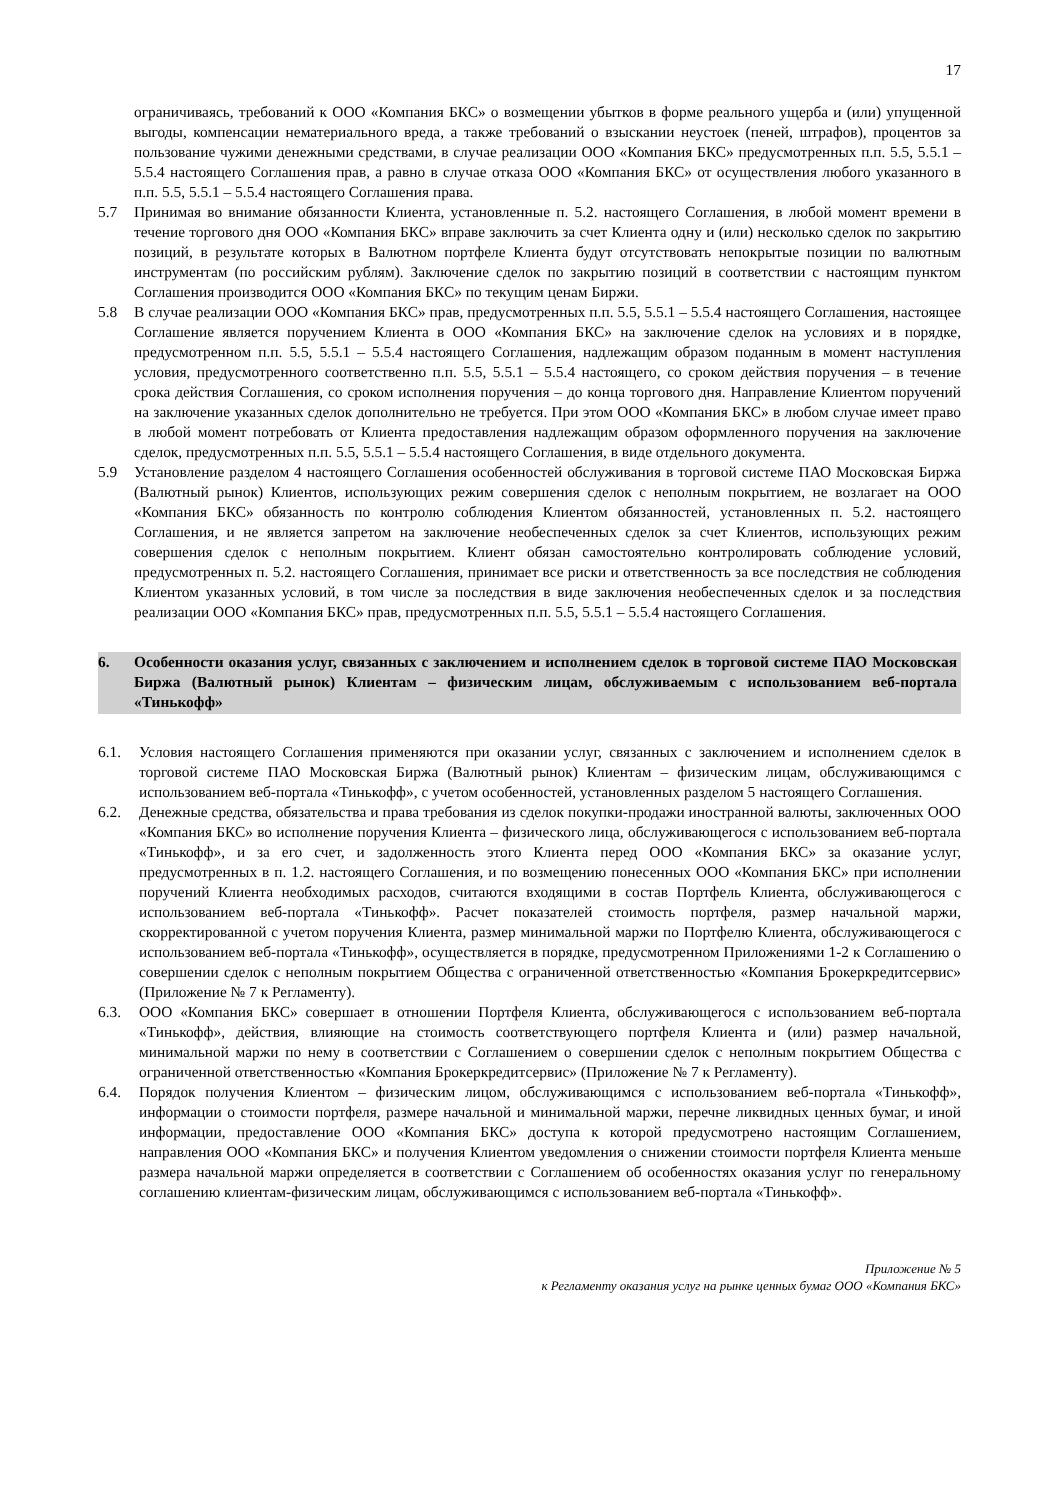17
ограничиваясь, требований к ООО «Компания БКС» о возмещении убытков в форме реального ущерба и (или) упущенной выгоды, компенсации нематериального вреда, а также требований о взыскании неустоек (пеней, штрафов), процентов за пользование чужими денежными средствами, в случае реализации ООО «Компания БКС» предусмотренных п.п. 5.5, 5.5.1 – 5.5.4 настоящего Соглашения прав, а равно в случае отказа ООО «Компания БКС» от осуществления любого указанного в п.п. 5.5, 5.5.1 – 5.5.4 настоящего Соглашения права.
5.7 Принимая во внимание обязанности Клиента, установленные п. 5.2. настоящего Соглашения, в любой момент времени в течение торгового дня ООО «Компания БКС» вправе заключить за счет Клиента одну и (или) несколько сделок по закрытию позиций, в результате которых в Валютном портфеле Клиента будут отсутствовать непокрытые позиции по валютным инструментам (по российским рублям). Заключение сделок по закрытию позиций в соответствии с настоящим пунктом Соглашения производится ООО «Компания БКС» по текущим ценам Биржи.
5.8 В случае реализации ООО «Компания БКС» прав, предусмотренных п.п. 5.5, 5.5.1 – 5.5.4 настоящего Соглашения, настоящее Соглашение является поручением Клиента в ООО «Компания БКС» на заключение сделок на условиях и в порядке, предусмотренном п.п. 5.5, 5.5.1 – 5.5.4 настоящего Соглашения, надлежащим образом поданным в момент наступления условия, предусмотренного соответственно п.п. 5.5, 5.5.1 – 5.5.4 настоящего, со сроком действия поручения – в течение срока действия Соглашения, со сроком исполнения поручения – до конца торгового дня. Направление Клиентом поручений на заключение указанных сделок дополнительно не требуется. При этом ООО «Компания БКС» в любом случае имеет право в любой момент потребовать от Клиента предоставления надлежащим образом оформленного поручения на заключение сделок, предусмотренных п.п. 5.5, 5.5.1 – 5.5.4 настоящего Соглашения, в виде отдельного документа.
5.9 Установление разделом 4 настоящего Соглашения особенностей обслуживания в торговой системе ПАО Московская Биржа (Валютный рынок) Клиентов, использующих режим совершения сделок с неполным покрытием, не возлагает на ООО «Компания БКС» обязанность по контролю соблюдения Клиентом обязанностей, установленных п. 5.2. настоящего Соглашения, и не является запретом на заключение необеспеченных сделок за счет Клиентов, использующих режим совершения сделок с неполным покрытием. Клиент обязан самостоятельно контролировать соблюдение условий, предусмотренных п. 5.2. настоящего Соглашения, принимает все риски и ответственность за все последствия не соблюдения Клиентом указанных условий, в том числе за последствия в виде заключения необеспеченных сделок и за последствия реализации ООО «Компания БКС» прав, предусмотренных п.п. 5.5, 5.5.1 – 5.5.4 настоящего Соглашения.
6. Особенности оказания услуг, связанных с заключением и исполнением сделок в торговой системе ПАО Московская Биржа (Валютный рынок) Клиентам – физическим лицам, обслуживаемым с использованием веб-портала «Тинькофф»
6.1. Условия настоящего Соглашения применяются при оказании услуг, связанных с заключением и исполнением сделок в торговой системе ПАО Московская Биржа (Валютный рынок) Клиентам – физическим лицам, обслуживающимся с использованием веб-портала «Тинькофф», с учетом особенностей, установленных разделом 5 настоящего Соглашения.
6.2. Денежные средства, обязательства и права требования из сделок покупки-продажи иностранной валюты, заключенных ООО «Компания БКС» во исполнение поручения Клиента – физического лица, обслуживающегося с использованием веб-портала «Тинькофф», и за его счет, и задолженность этого Клиента перед ООО «Компания БКС» за оказание услуг, предусмотренных в п. 1.2. настоящего Соглашения, и по возмещению понесенных ООО «Компания БКС» при исполнении поручений Клиента необходимых расходов, считаются входящими в состав Портфель Клиента, обслуживающегося с использованием веб-портала «Тинькофф». Расчет показателей стоимость портфеля, размер начальной маржи, скорректированной с учетом поручения Клиента, размер минимальной маржи по Портфелю Клиента, обслуживающегося с использованием веб-портала «Тинькофф», осуществляется в порядке, предусмотренном Приложениями 1-2 к Соглашению о совершении сделок с неполным покрытием Общества с ограниченной ответственностью «Компания Брокеркредитсервис» (Приложение № 7 к Регламенту).
6.3. ООО «Компания БКС» совершает в отношении Портфеля Клиента, обслуживающегося с использованием веб-портала «Тинькофф», действия, влияющие на стоимость соответствующего портфеля Клиента и (или) размер начальной, минимальной маржи по нему в соответствии с Соглашением о совершении сделок с неполным покрытием Общества с ограниченной ответственностью «Компания Брокеркредитсервис» (Приложение № 7 к Регламенту).
6.4. Порядок получения Клиентом – физическим лицом, обслуживающимся с использованием веб-портала «Тинькофф», информации о стоимости портфеля, размере начальной и минимальной маржи, перечне ликвидных ценных бумаг, и иной информации, предоставление ООО «Компания БКС» доступа к которой предусмотрено настоящим Соглашением, направления ООО «Компания БКС» и получения Клиентом уведомления о снижении стоимости портфеля Клиента меньше размера начальной маржи определяется в соответствии с Соглашением об особенностях оказания услуг по генеральному соглашению клиентам-физическим лицам, обслуживающимся с использованием веб-портала «Тинькофф».
Приложение № 5
к Регламенту оказания услуг на рынке ценных бумаг ООО «Компания БКС»